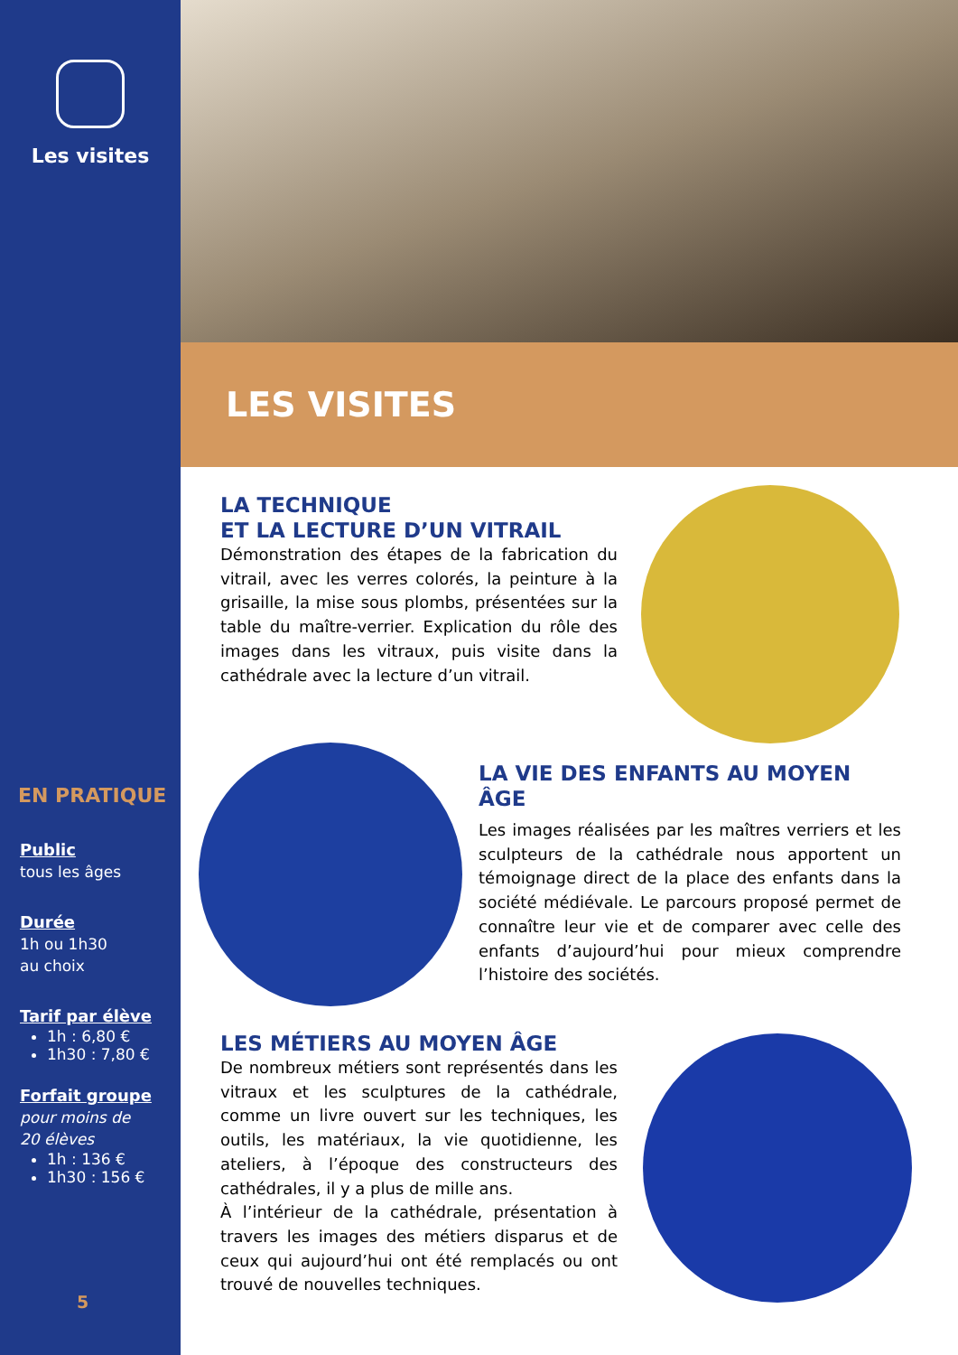Les visites
EN PRATIQUE
Public
tous les âges
Durée
1h ou 1h30
au choix
Tarif par élève
1h : 6,80 €
1h30 : 7,80 €
Forfait groupe
pour moins de
20 élèves
1h : 136 €
1h30 : 156 €
5
LES VISITES
LA TECHNIQUE
ET LA LECTURE D’UN VITRAIL
Démonstration des étapes de la fabrication du vitrail, avec les verres colorés, la peinture à la grisaille, la mise sous plombs, présentées sur la table du maître-verrier. Explication du rôle des images dans les vitraux, puis visite dans la cathédrale avec la lecture d’un vitrail.
LA VIE DES ENFANTS AU MOYEN ÂGE
Les images réalisées par les maîtres verriers et les sculpteurs de la cathédrale nous apportent un témoignage direct de la place des enfants dans la société médiévale. Le parcours proposé permet de connaître leur vie et de comparer avec celle des enfants d’aujourd’hui pour mieux comprendre l’histoire des sociétés.
LES MÉTIERS AU MOYEN ÂGE
De nombreux métiers sont représentés dans les vitraux et les sculptures de la cathédrale, comme un livre ouvert sur les techniques, les outils, les matériaux, la vie quotidienne, les ateliers, à l’époque des constructeurs des cathédrales, il y a plus de mille ans.
À l’intérieur de la cathédrale, présentation à travers les images des métiers disparus et de ceux qui aujourd’hui ont été remplacés ou ont trouvé de nouvelles techniques.